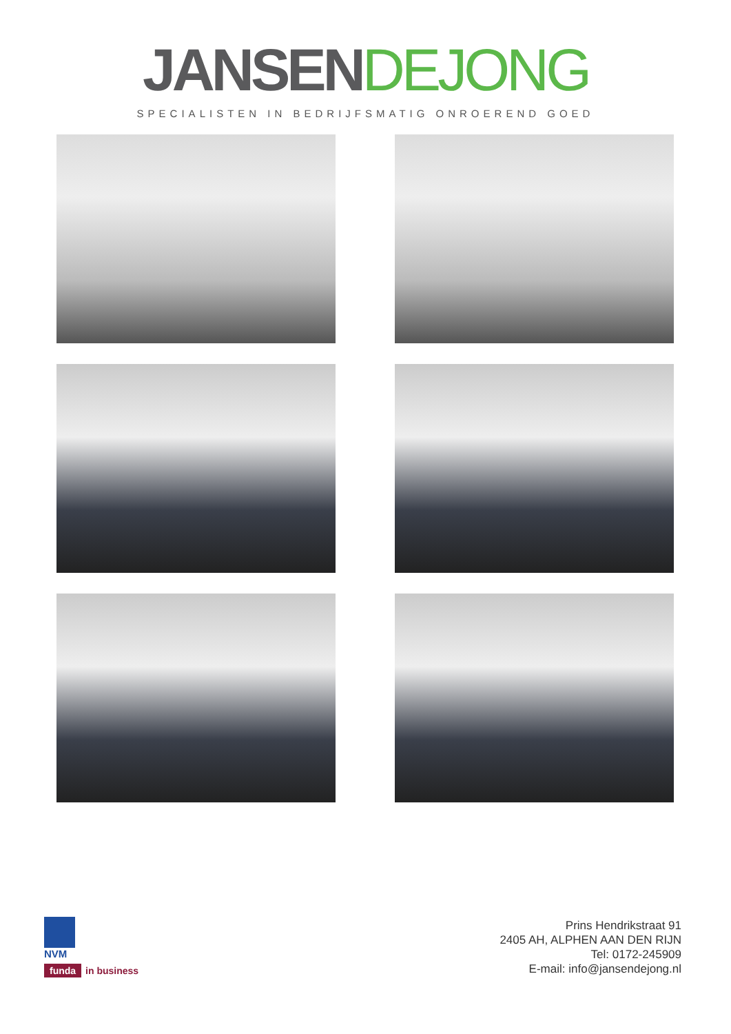JANSEN DEJONG
SPECIALISTEN IN BEDRIJFSMATIG ONROEREND GOED
NVM
funda in business
Prins Hendrikstraat 91
2405 AH, ALPHEN AAN DEN RIJN
Tel: 0172-245909
E-mail: info@jansendejong.nl